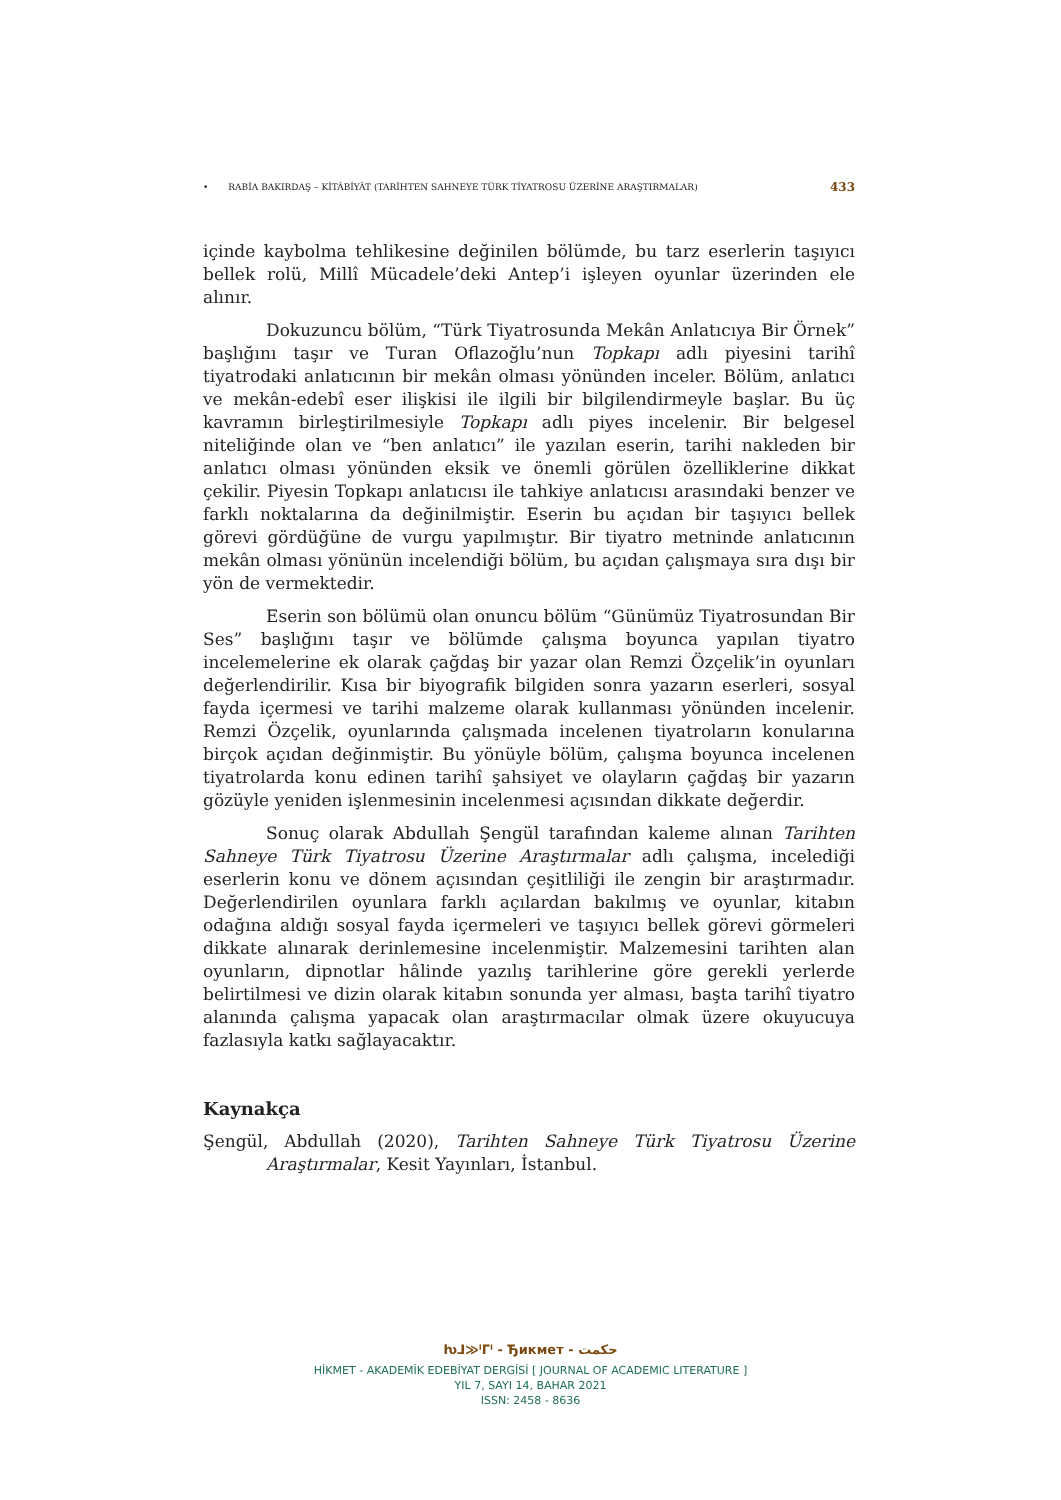• RABİA BAKIRDAŞ – KİTÂBİYÂT (TARİHTEN SAHNEYE TÜRK TİYATROSU ÜZERİNE ARAŞTIRMALAR) 433
içinde kaybolma tehlikesine değinilen bölümde, bu tarz eserlerin taşıyıcı bellek rolü, Millî Mücadele’deki Antep’i işleyen oyunlar üzerinden ele alınır.
Dokuzuncu bölüm, “Türk Tiyatrosunda Mekân Anlatıcıya Bir Örnek” başlığını taşır ve Turan Oflazoğlu’nun Topkapı adlı piyesini tarihî tiyatrodaki anlatıcının bir mekân olması yönünden inceler. Bölüm, anlatıcı ve mekân-edebî eser ilişkisi ile ilgili bir bilgilendirmeyle başlar. Bu üç kavramın birleştirilmesiyle Topkapı adlı piyes incelenir. Bir belgesel niteliğinde olan ve “ben anlatıcı” ile yazılan eserin, tarihi nakleden bir anlatıcı olması yönünden eksik ve önemli görülen özelliklerine dikkat çekilir. Piyesin Topkapı anlatıcısı ile tahkiye anlatıcısı arasındaki benzer ve farklı noktalarına da değinilmiştir. Eserin bu açıdan bir taşıyıcı bellek görevi gördüğüne de vurgu yapılmıştır. Bir tiyatro metninde anlatıcının mekân olması yönünün incelendiği bölüm, bu açıdan çalışmaya sıra dışı bir yön de vermektedir.
Eserin son bölümü olan onuncu bölüm “Günümüz Tiyatrosundan Bir Ses” başlığını taşır ve bölümde çalışma boyunca yapılan tiyatro incelemelerine ek olarak çağdaş bir yazar olan Remzi Özçelik’in oyunları değerlendirilir. Kısa bir biyografik bilgiden sonra yazarın eserleri, sosyal fayda içermesi ve tarihi malzeme olarak kullanması yönünden incelenir. Remzi Özçelik, oyunlarında çalışmada incelenen tiyatroların konularına birçok açıdan değinmiştir. Bu yönüyle bölüm, çalışma boyunca incelenen tiyatrolarda konu edinen tarihî şahsiyet ve olayların çağdaş bir yazarın gözüyle yeniden işlenmesinin incelenmesi açısından dikkate değerdir.
Sonuç olarak Abdullah Şengül tarafından kaleme alınan Tarihten Sahneye Türk Tiyatrosu Üzerine Araştırmalar adlı çalışma, incelediği eserlerin konu ve dönem açısından çeşitliliği ile zengin bir araştırmadır. Değerlendirilen oyunlara farklı açılardan bakılmış ve oyunlar, kitabın odağına aldığı sosyal fayda içermeleri ve taşıyıcı bellek görevi görmeleri dikkate alınarak derinlemesine incelenmiştir. Malzemesini tarihten alan oyunların, dipnotlar hâlinde yazılış tarihlerine göre gerekli yerlerde belirtilmesi ve dizin olarak kitabın sonunda yer alması, başta tarihî tiyatro alanında çalışma yapacak olan araştırmacılar olmak üzere okuyucuya fazlasıyla katkı sağlayacaktır.
Kaynakça
Şengül, Abdullah (2020), Tarihten Sahneye Türk Tiyatrosu Üzerine Araştırmalar, Kesit Yayınları, İstanbul.
ƕᒧ≫ᑊᒥᑊ - Ђикмет - حكمت
HİKMET - AKADEMİK EDEBİYAT DERGİSİ [ JOURNAL OF ACADEMIC LITERATURE ]
YIL 7, SAYI 14, BAHAR 2021
ISSN: 2458 - 8636